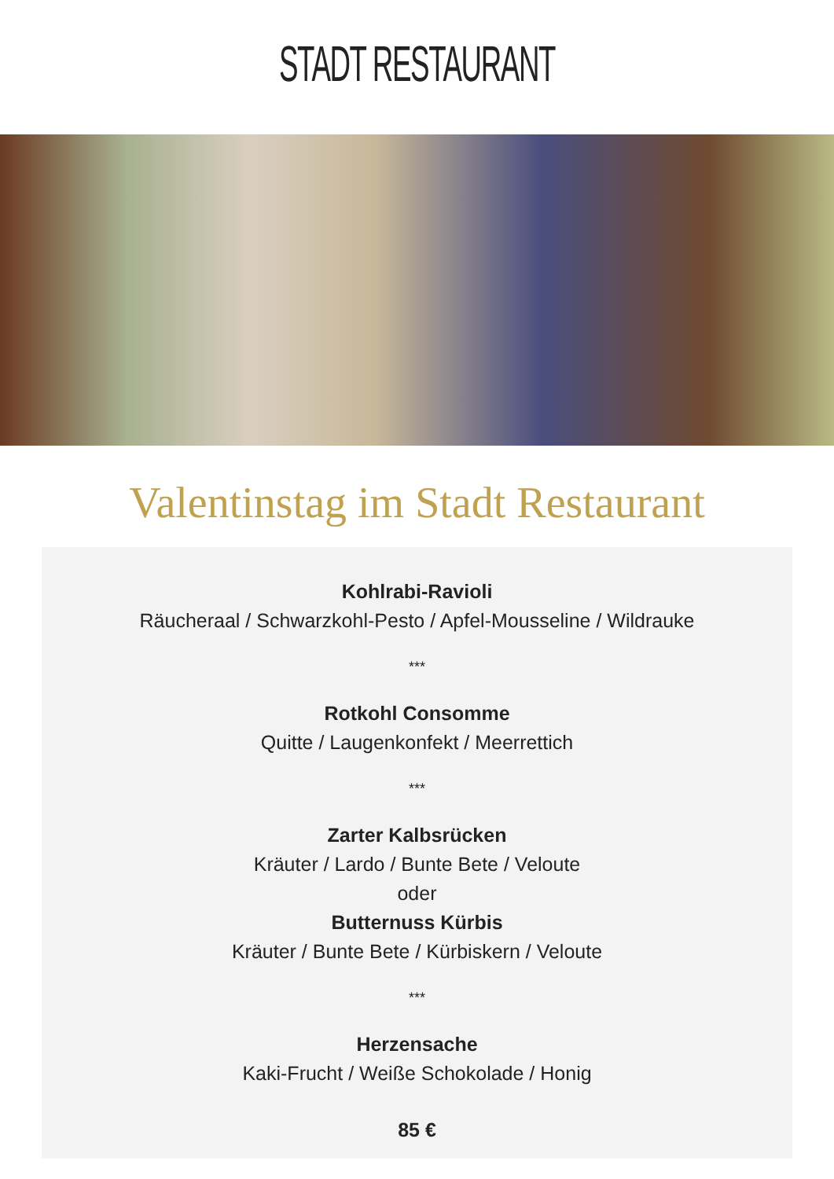STADT RESTAURANT
Valentinstag im Stadt Restaurant
Kohlrabi-Ravioli
Räucheraal / Schwarzkohl-Pesto / Apfel-Mousseline / Wildrauke
***
Rotkohl Consomme
Quitte / Laugenkonfekt / Meerrettich
***
Zarter Kalbsrücken
Kräuter / Lardo / Bunte Bete / Veloute
oder
Butternuss Kürbis
Kräuter / Bunte Bete / Kürbiskern / Veloute
***
Herzensache
Kaki-Frucht / Weiße Schokolade / Honig
85 €